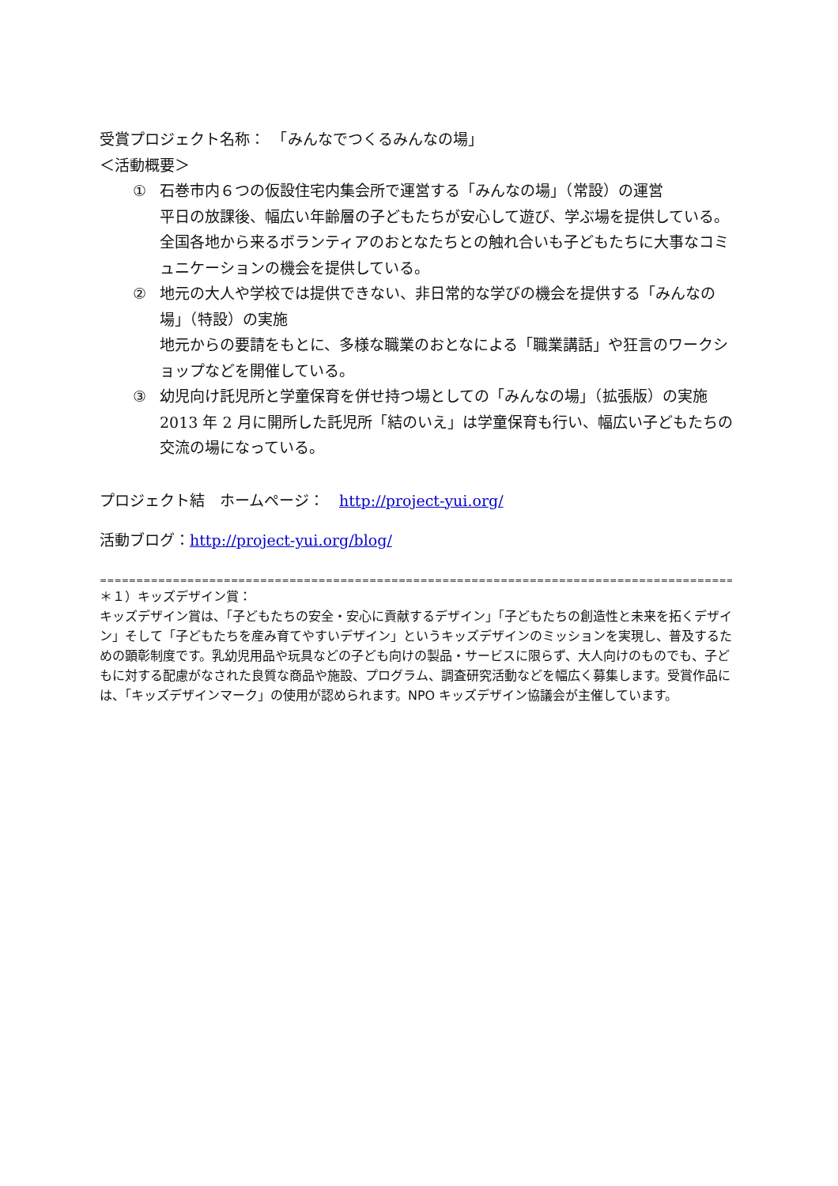受賞プロジェクト名称：　「みんなでつくるみんなの場」
＜活動概要＞
① 石巻市内６つの仮設住宅内集会所で運営する「みんなの場」（常設）の運営
平日の放課後、幅広い年齢層の子どもたちが安心して遊び、学ぶ場を提供している。全国各地から来るボランティアのおとなたちとの触れ合いも子どもたちに大事なコミュニケーションの機会を提供している。
② 地元の大人や学校では提供できない、非日常的な学びの機会を提供する「みんなの場」（特設）の実施
地元からの要請をもとに、多様な職業のおとなによる「職業講話」や狂言のワークショップなどを開催している。
③ 幼児向け託児所と学童保育を併せ持つ場としての「みんなの場」（拡張版）の実施
2013 年 2 月に開所した託児所「結のいえ」は学童保育も行い、幅広い子どもたちの交流の場になっている。
プロジェクト結　ホームページ：　http://project-yui.org/
活動ブログ：http://project-yui.org/blog/
================================================================================================================================================
＊１）キッズデザイン賞：
キッズデザイン賞は、「子どもたちの安全・安心に貢献するデザイン」「子どもたちの創造性と未来を拓くデザイン」そして「子どもたちを産み育てやすいデザイン」というキッズデザインのミッションを実現し、普及するための顕彰制度です。乳幼児用品や玩具などの子ども向けの製品・サービスに限らず、大人向けのものでも、子どもに対する配慮がなされた良質な商品や施設、プログラム、調査研究活動などを幅広く募集します。受賞作品には、「キッズデザインマーク」の使用が認められます。NPO キッズデザイン協議会が主催しています。